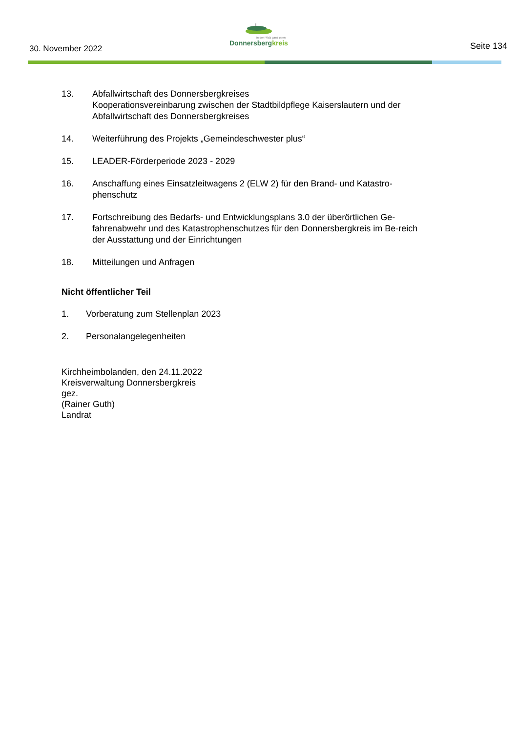30. November 2022
In der Pfalz ganz oben
Donnersbergkreis
Seite 134
13. Abfallwirtschaft des Donnersbergkreises
Kooperationsvereinbarung zwischen der Stadtbildpflege Kaiserslautern und der Abfallwirtschaft des Donnersbergkreises
14. Weiterführung des Projekts „Gemeindeschwester plus“
15. LEADER-Förderperiode 2023 - 2029
16. Anschaffung eines Einsatzleitwagens 2 (ELW 2) für den Brand- und Katastro-phenschutz
17. Fortschreibung des Bedarfs- und Entwicklungsplans 3.0 der überörtlichen Ge-fahrenabwehr und des Katastrophenschutzes für den Donnersbergkreis im Be-reich der Ausstattung und der Einrichtungen
18. Mitteilungen und Anfragen
Nicht öffentlicher Teil
1. Vorberatung zum Stellenplan 2023
2. Personalangelegenheiten
Kirchheimbolanden, den 24.11.2022
Kreisverwaltung Donnersbergkreis
gez.
(Rainer Guth)
Landrat